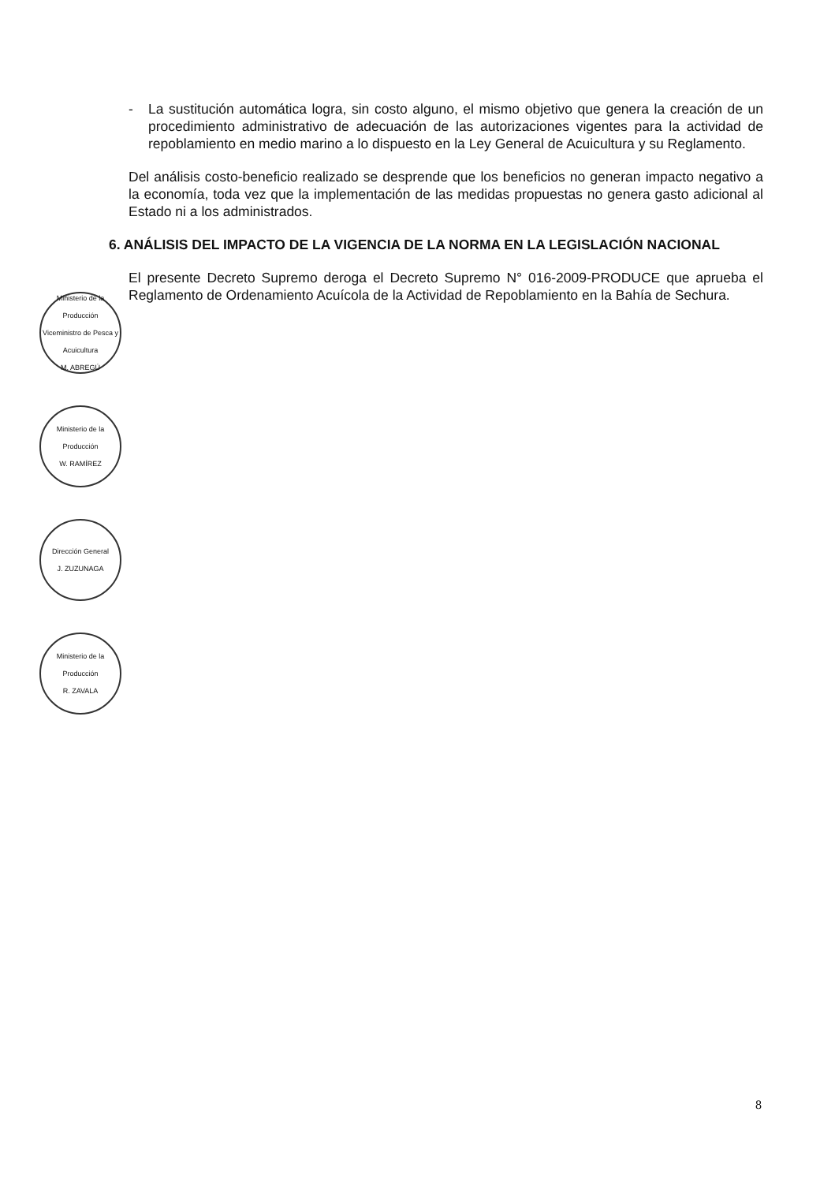- La sustitución automática logra, sin costo alguno, el mismo objetivo que genera la creación de un procedimiento administrativo de adecuación de las autorizaciones vigentes para la actividad de repoblamiento en medio marino a lo dispuesto en la Ley General de Acuicultura y su Reglamento.
Del análisis costo-beneficio realizado se desprende que los beneficios no generan impacto negativo a la economía, toda vez que la implementación de las medidas propuestas no genera gasto adicional al Estado ni a los administrados.
6. ANÁLISIS DEL IMPACTO DE LA VIGENCIA DE LA NORMA EN LA LEGISLACIÓN NACIONAL
El presente Decreto Supremo deroga el Decreto Supremo N° 016-2009-PRODUCE que aprueba el Reglamento de Ordenamiento Acuícola de la Actividad de Repoblamiento en la Bahía de Sechura.
Ministerio de la Producción
Viceministro de Pesca y Acuicultura
M. ABREGÚ
Ministerio de la Producción
W. RAMÍREZ
Dirección General
J. ZUZUNAGA
Ministerio de la Producción
R. ZAVALA
8